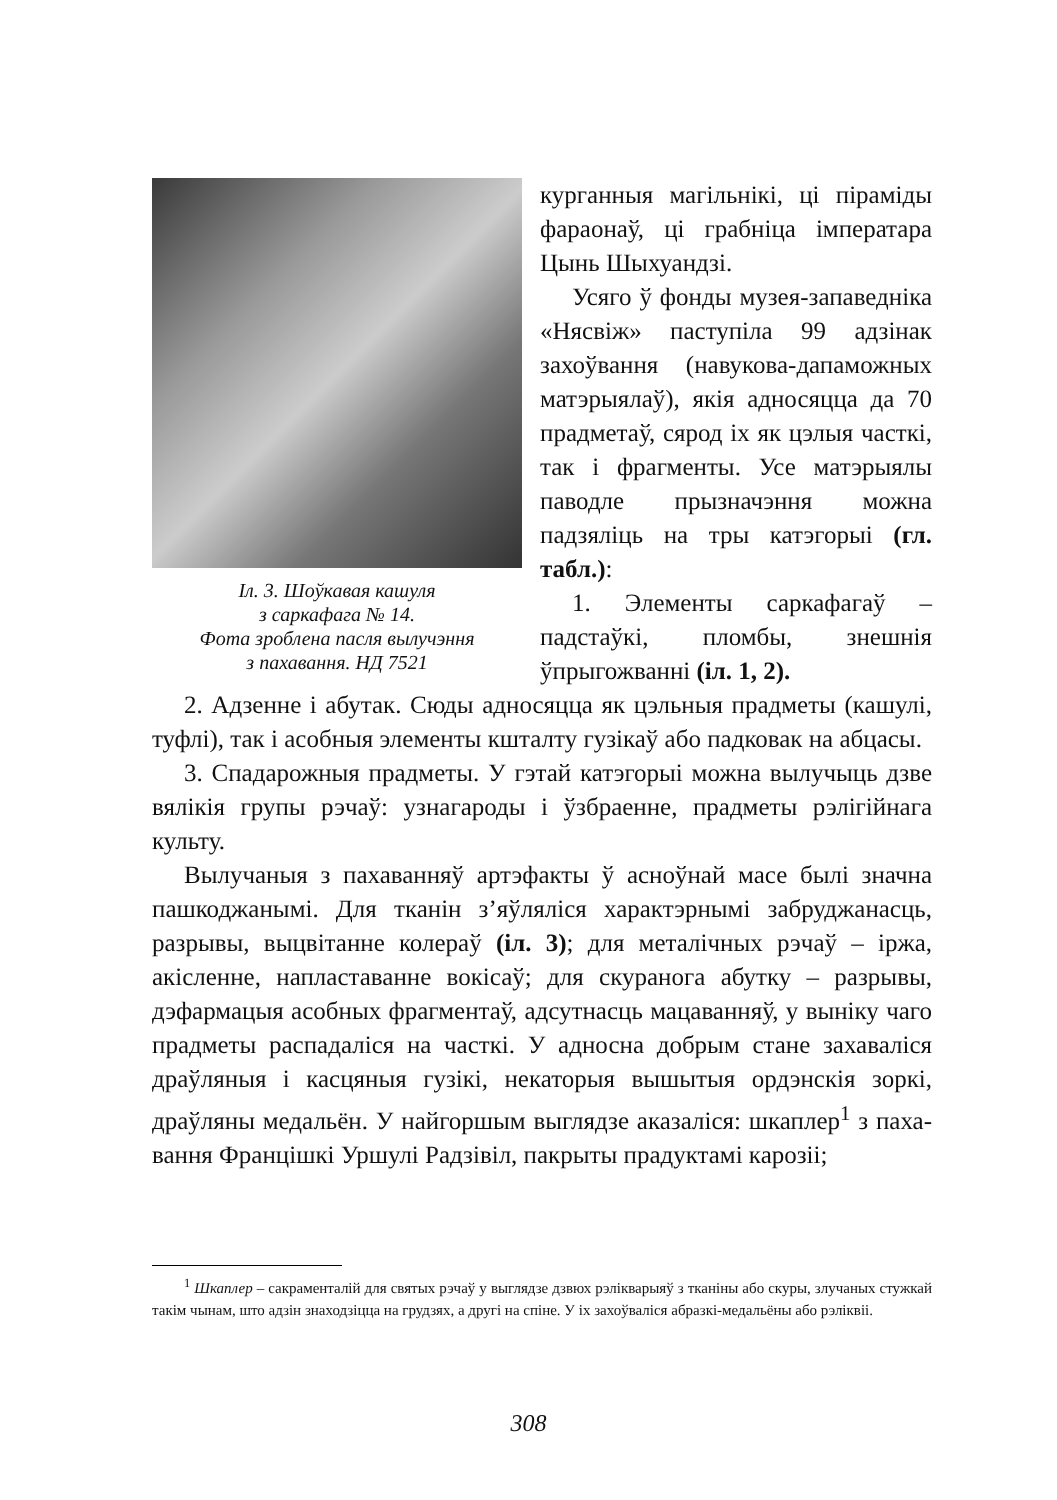Іл. 3. Шоўкавая кашуля
з саркафага № 14.
Фота зроблена пасля вылучэння
з пахавання. НД 7521
курганныя магільнікі, ці пірамі­ды фараонаў, ці грабніца імпера­тара Цынь Шыхуандзі.
Усяго ў фонды музея-запавед­ніка «Нясвіж» паступіла 99 адзі­нак захоўвання (навукова-дапа­можных матэрыялаў), якія адно­сяцца да 70 прадметаў, сярод іх як цэлыя часткі, так і фрагмен­ты. Усе матэрыялы паводле прызначэння можна падзяліць на тры катэгорыі (гл. табл.):
1. Элементы саркафагаў – падстаўкі, пломбы, знешнія ўпрыгожванні (іл. 1, 2).
2. Адзенне і абутак. Сюды адносяцца як цэльныя прадме­ты (кашулі, туфлі), так і асобныя элементы кшталту гузікаў або падковак на абцасы.
3. Спадарожныя прадметы. У гэтай катэгорыі можна вылучыць дзве вялікія групы рэчаў: узнагароды і ўзбраенне, прадметы рэлігійнага культу.
Вылучаныя з пахаванняў артэфакты ў асноўнай масе былі значна пашкоджанымі. Для тканін з’яўляліся характэрнымі за­бруджанасць, разрывы, выцвітанне колераў (іл. 3); для металіч­ных рэчаў – іржа, акісленне, напластаванне вокісаў; для ску­ранога абутку – разрывы, дэфармацыя асобных фрагментаў, адсутнасць мацаванняў, у выніку чаго прадметы распадаліся на часткі. У адносна добрым стане захаваліся драўляныя і кас­цяныя гузікі, некаторыя вышытыя ордэнскія зоркі, драўляны медальён. У найгоршым выглядзе аказаліся: шкаплер<sup>1</sup> з паха­вання Францішкі Уршулі Радзівіл, пакрыты прадуктамі карозіі;
<sup>1</sup> Шкаплер – сакраменталій для святых рэчаў у выглядзе дзвюх рэлікварыяў з тканіны або скуры, злучаных стужкай такім чынам, што адзін знаходзіцца на грудзях, а другі на спіне. У іх захоўваліся абразкі-медальёны або рэліквіі.
308